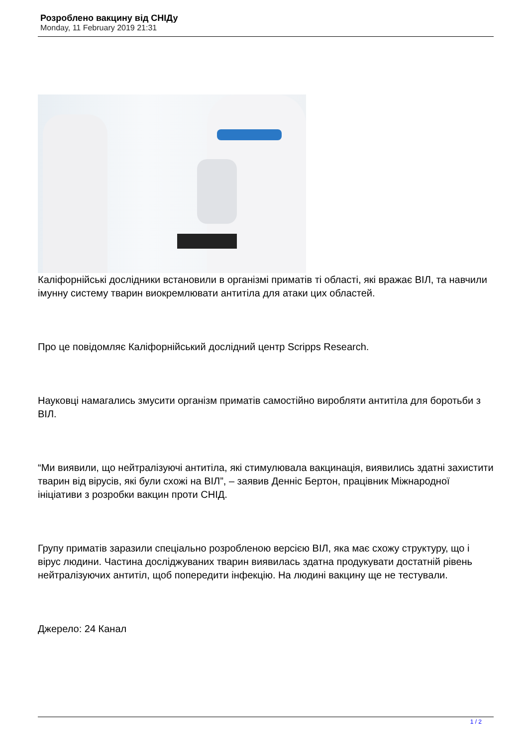Розроблено вакцину від СНІДу
Monday, 11 February 2019 21:31
Каліфорнійські дослідники встановили в організмі приматів ті області, які вражає ВІЛ, та навчили імунну систему тварин виокремлювати антитіла для атаки цих областей.
Про це повідомляє Каліфорнійський дослідний центр Scripps Research.
Науковці намагались змусити організм приматів самостійно виробляти антитіла для боротьби з ВІЛ.
“Ми виявили, що нейтралізуючі антитіла, які стимулювала вакцинація, виявились здатні захистити тварин від вірусів, які були схожі на ВІЛ”, – заявив Денніс Бертон, працівник Міжнародної ініціативи з розробки вакцин проти СНІД.
Групу приматів заразили спеціально розробленою версією ВІЛ, яка має схожу структуру, що і вірус людини. Частина досліджуваних тварин виявилась здатна продукувати достатній рівень нейтралізуючих антитіл, щоб попередити інфекцію. На людині вакцину ще не тестували.
Джерело: 24 Канал
1 / 2